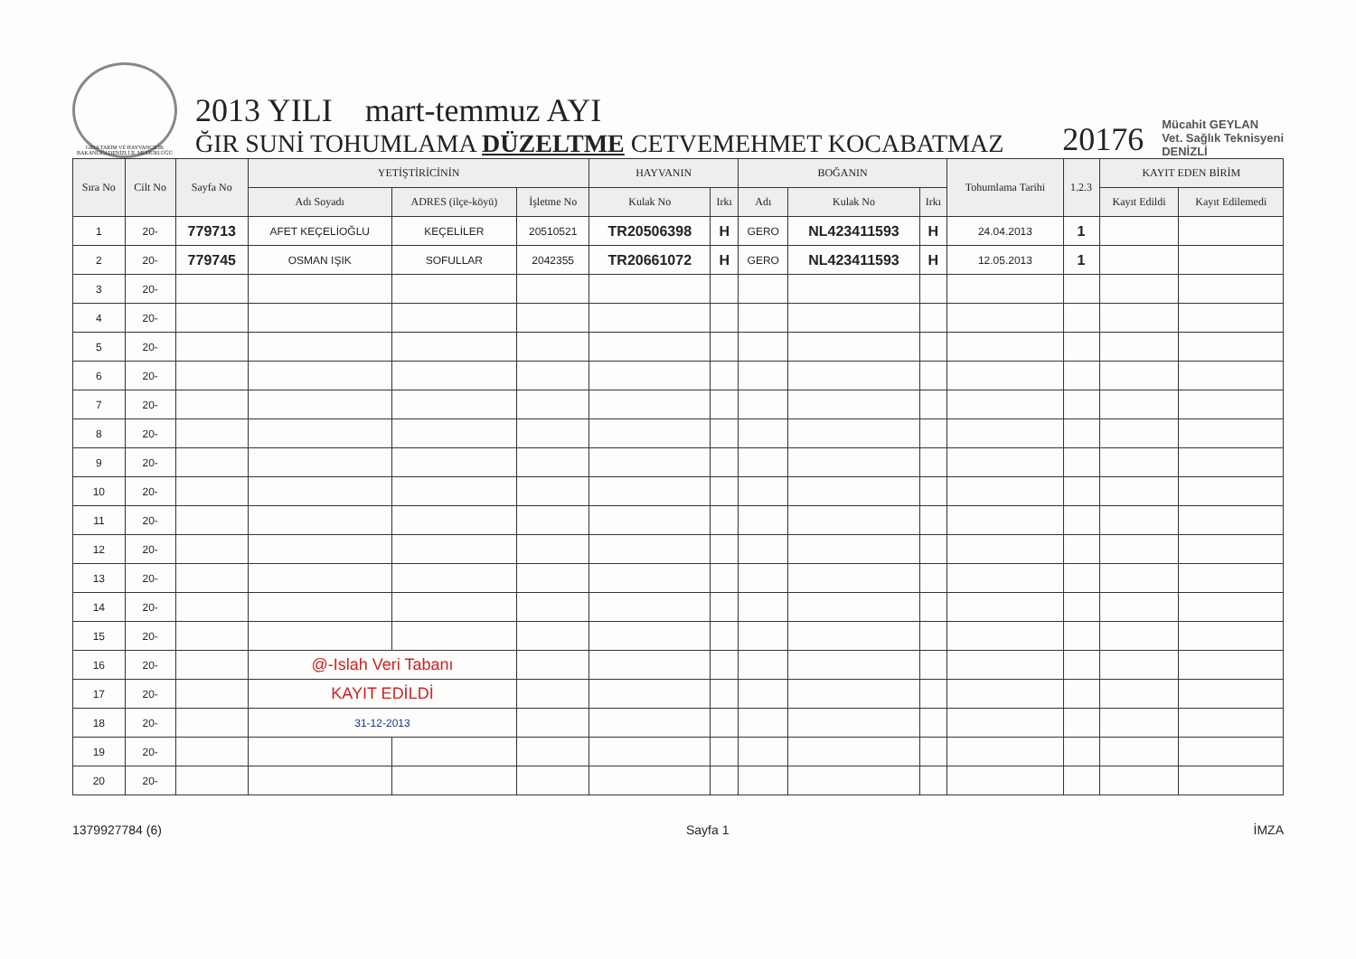GIDA TARIM VE HAYVANCILIK BAKANLIĞI DENİZLİ İL MÜDÜRLÜĞÜ
2013 YILI mart-temmuz AYI
ĞIR SUNİ TOHUMLAMA DÜZELTME CETVEMEHMET KOCABATMAZ
20176
Mücahit GEYLAN
Vet. Sağlık Teknisyeni
DENİZLİ
| Sıra No | Cilt No | Sayfa No | YETİŞTİRİCİNİN | | | HAYVANIN | | BOĞANIN | | | Tohumlama Tarihi | 1.2.3 | KAYIT EDEN BİRİM | |
| --- | --- | --- | --- | --- | --- | --- | --- | --- | --- | --- | --- | --- | --- | --- |
| | | | Adı Soyadı | ADRES (ilçe-köyü) | İşletme No | Kulak No | Irkı | Adı | Kulak No | Irkı | | | Kayıt Edildi | Kayıt Edilemedi |
| 1 | 20- | 779713 | AFET KEÇELİOĞLU | KEÇELİLER | 20510521 | TR20506398 | H | GERO | NL423411593 | H | 24.04.2013 | 1 | | |
| 2 | 20- | 779745 | OSMAN IŞIK | SOFULLAR | 2042355 | TR20661072 | H | GERO | NL423411593 | H | 12.05.2013 | 1 | | |
| 3 | 20- | | | | | | | | | | | | | |
| 4 | 20- | | | | | | | | | | | | | |
| 5 | 20- | | | | | | | | | | | | | |
| 6 | 20- | | | | | | | | | | | | | |
| 7 | 20- | | | | | | | | | | | | | |
| 8 | 20- | | | | | | | | | | | | | |
| 9 | 20- | | | | | | | | | | | | | |
| 10 | 20- | | | | | | | | | | | | | |
| 11 | 20- | | | | | | | | | | | | | |
| 12 | 20- | | | | | | | | | | | | | |
| 13 | 20- | | | | | | | | | | | | | |
| 14 | 20- | | | | | | | | | | | | | |
| 15 | 20- | | | | | | | | | | | | | |
| 16 | 20- | | @-Islah Veri Tabanı | | | | | | | | | | | |
| 17 | 20- | | KAYIT EDİLDİ | | | | | | | | | | | |
| 18 | 20- | | 31-12-2013 | | | | | | | | | | | |
| 19 | 20- | | | | | | | | | | | | | |
| 20 | 20- | | | | | | | | | | | | | |
1379927784 (6) Sayfa 1 İMZA